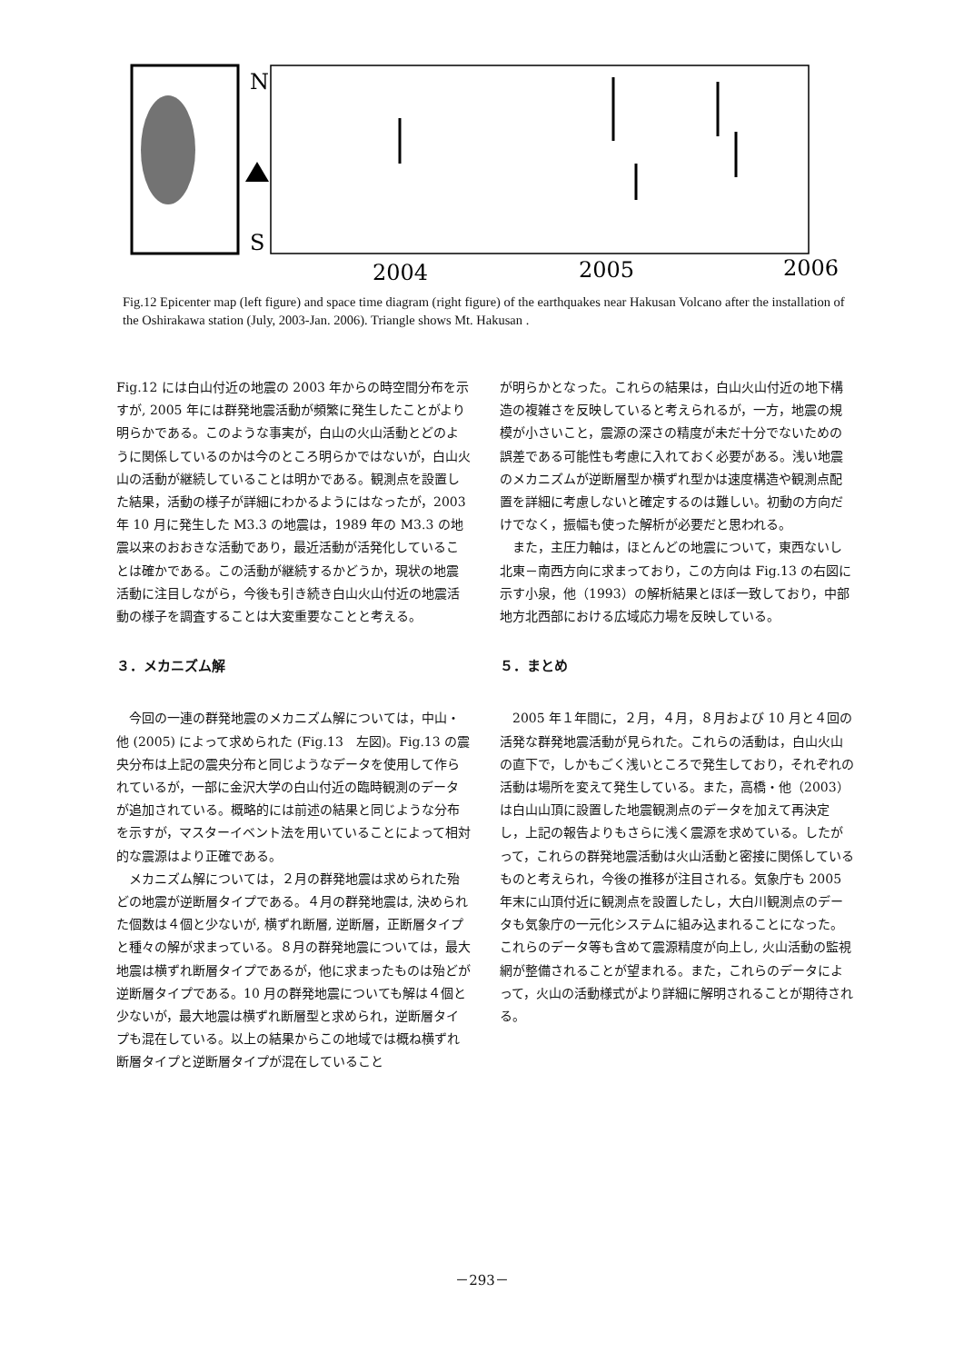N
S
2004
2005
2006
Fig.12 Epicenter map (left figure) and space time diagram (right figure) of the earthquakes near Hakusan Volcano after the installation of the Oshirakawa station (July, 2003-Jan. 2006). Triangle shows Mt. Hakusan .
Fig.12 には白山付近の地震の 2003 年からの時空間分布を示すが, 2005 年には群発地震活動が頻繁に発生したことがより明らかである。このような事実が，白山の火山活動とどのように関係しているのかは今のところ明らかではないが，白山火山の活動が継続していることは明かである。観測点を設置した結果，活動の様子が詳細にわかるようにはなったが，2003 年 10 月に発生した M3.3 の地震は，1989 年の M3.3 の地震以来のおおきな活動であり，最近活動が活発化していることは確かである。この活動が継続するかどうか，現状の地震活動に注目しながら，今後も引き続き白山火山付近の地震活動の様子を調査することは大変重要なことと考える。
３．メカニズム解
　今回の一連の群発地震のメカニズム解については，中山・他 (2005) によって求められた (Fig.13　左図)。Fig.13 の震央分布は上記の震央分布と同じようなデータを使用して作られているが，一部に金沢大学の白山付近の臨時観測のデータが追加されている。概略的には前述の結果と同じような分布を示すが，マスターイベント法を用いていることによって相対的な震源はより正確である。
　メカニズム解については，２月の群発地震は求められた殆どの地震が逆断層タイプである。４月の群発地震は, 決められた個数は４個と少ないが, 横ずれ断層, 逆断層，正断層タイプと種々の解が求まっている。８月の群発地震については，最大地震は横ずれ断層タイプであるが，他に求まったものは殆どが逆断層タイプである。10 月の群発地震についても解は４個と少ないが，最大地震は横ずれ断層型と求められ，逆断層タイプも混在している。以上の結果からこの地域では概ね横ずれ断層タイプと逆断層タイプが混在していること
が明らかとなった。これらの結果は，白山火山付近の地下構造の複雑さを反映していると考えられるが，一方，地震の規模が小さいこと，震源の深さの精度が未だ十分でないための誤差である可能性も考慮に入れておく必要がある。浅い地震のメカニズムが逆断層型か横ずれ型かは速度構造や観測点配置を詳細に考慮しないと確定するのは難しい。初動の方向だけでなく，振幅も使った解析が必要だと思われる。
　また，主圧力軸は，ほとんどの地震について，東西ないし北東－南西方向に求まっており，この方向は Fig.13 の右図に示す小泉，他（1993）の解析結果とほぼ一致しており，中部地方北西部における広域応力場を反映している。
５．まとめ
　2005 年１年間に，２月，４月，８月および 10 月と４回の活発な群発地震活動が見られた。これらの活動は，白山火山の直下で，しかもごく浅いところで発生しており，それぞれの活動は場所を変えて発生している。また，高橋・他（2003）は白山山頂に設置した地震観測点のデータを加えて再決定し，上記の報告よりもさらに浅く震源を求めている。したがって，これらの群発地震活動は火山活動と密接に関係しているものと考えられ，今後の推移が注目される。気象庁も 2005 年末に山頂付近に観測点を設置したし，大白川観測点のデータも気象庁の一元化システムに組み込まれることになった。これらのデータ等も含めて震源精度が向上し, 火山活動の監視網が整備されることが望まれる。また，これらのデータによって，火山の活動様式がより詳細に解明されることが期待される。
－293－